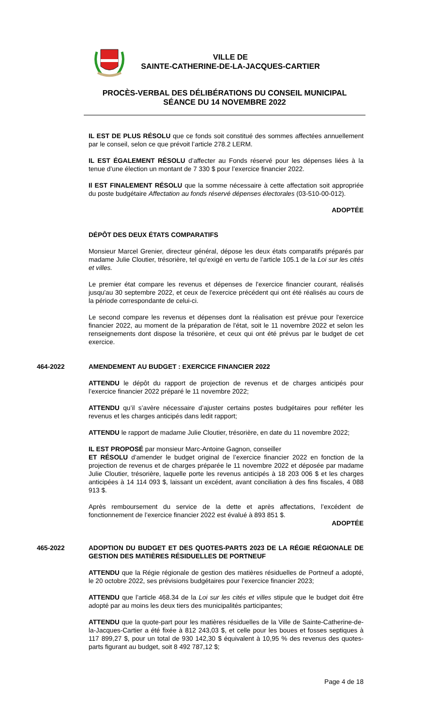VILLE DE
SAINTE-CATHERINE-DE-LA-JACQUES-CARTIER
PROCÈS-VERBAL DES DÉLIBÉRATIONS DU CONSEIL MUNICIPAL
SÉANCE DU 14 NOVEMBRE 2022
IL EST DE PLUS RÉSOLU que ce fonds soit constitué des sommes affectées annuellement par le conseil, selon ce que prévoit l’article 278.2 LERM.
IL EST ÉGALEMENT RÉSOLU d’affecter au Fonds réservé pour les dépenses liées à la tenue d’une élection un montant de 7 330 $ pour l’exercice financier 2022.
Il EST FINALEMENT RÉSOLU que la somme nécessaire à cette affectation soit appropriée du poste budgétaire Affectation au fonds réservé dépenses électorales (03-510-00-012).
ADOPTÉE
DÉPÔT DES DEUX ÉTATS COMPARATIFS
Monsieur Marcel Grenier, directeur général, dépose les deux états comparatifs préparés par madame Julie Cloutier, trésorière, tel qu’exigé en vertu de l’article 105.1 de la Loi sur les cités et villes.
Le premier état compare les revenus et dépenses de l'exercice financier courant, réalisés jusqu'au 30 septembre 2022, et ceux de l'exercice précédent qui ont été réalisés au cours de la période correspondante de celui-ci.
Le second compare les revenus et dépenses dont la réalisation est prévue pour l'exercice financier 2022, au moment de la préparation de l'état, soit le 11 novembre 2022 et selon les renseignements dont dispose la trésorière, et ceux qui ont été prévus par le budget de cet exercice.
464-2022 AMENDEMENT AU BUDGET : EXERCICE FINANCIER 2022
ATTENDU le dépôt du rapport de projection de revenus et de charges anticipés pour l’exercice financier 2022 préparé le 11 novembre 2022;
ATTENDU qu’il s’avère nécessaire d’ajuster certains postes budgétaires pour refléter les revenus et les charges anticipés dans ledit rapport;
ATTENDU le rapport de madame Julie Cloutier, trésorière, en date du 11 novembre 2022;
IL EST PROPOSÉ par monsieur Marc-Antoine Gagnon, conseiller
ET RÉSOLU d’amender le budget original de l’exercice financier 2022 en fonction de la projection de revenus et de charges préparée le 11 novembre 2022 et déposée par madame Julie Cloutier, trésorière, laquelle porte les revenus anticipés à 18 203 006 $ et les charges anticipées à 14 114 093 $, laissant un excédent, avant conciliation à des fins fiscales, 4 088 913 $.
Après remboursement du service de la dette et après affectations, l’excédent de fonctionnement de l’exercice financier 2022 est évalué à 893 851 $.
ADOPTÉE
465-2022 ADOPTION DU BUDGET ET DES QUOTES-PARTS 2023 DE LA RÉGIE RÉGIONALE DE GESTION DES MATIÈRES RÉSIDUELLES DE PORTNEUF
ATTENDU que la Régie régionale de gestion des matières résiduelles de Portneuf a adopté, le 20 octobre 2022, ses prévisions budgétaires pour l’exercice financier 2023;
ATTENDU que l’article 468.34 de la Loi sur les cités et villes stipule que le budget doit être adopté par au moins les deux tiers des municipalités participantes;
ATTENDU que la quote-part pour les matières résiduelles de la Ville de Sainte-Catherine-de-la-Jacques-Cartier a été fixée à 812 243,03 $, et celle pour les boues et fosses septiques à 117 899,27 $, pour un total de 930 142,30 $ équivalent à 10,95 % des revenus des quotes-parts figurant au budget, soit 8 492 787,12 $;
Page 4 de 18